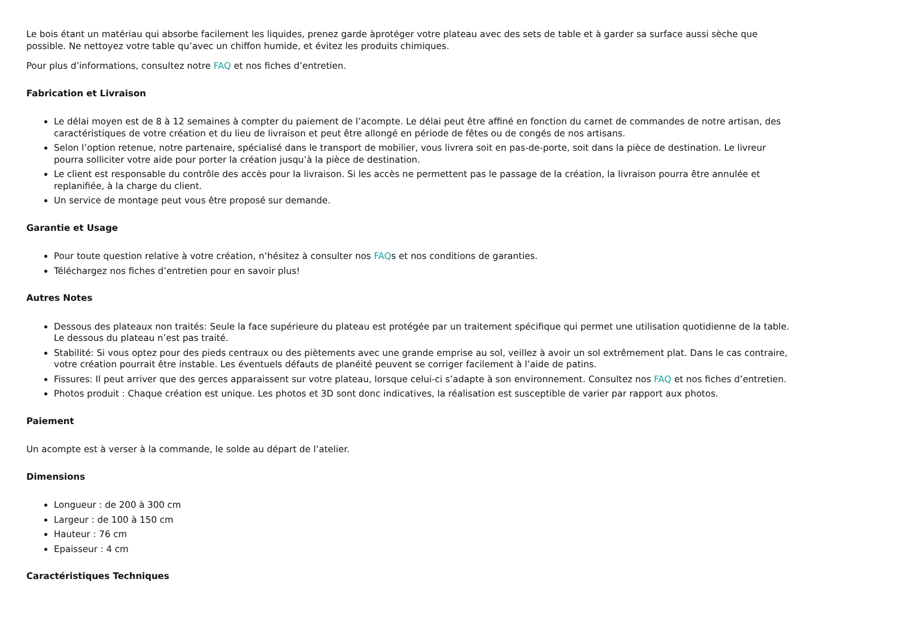Le bois étant un matériau qui absorbe facilement les liquides, prenez garde àprotéger votre plateau avec des sets de table et à garder sa surface aussi sèche que possible. Ne nettoyez votre table qu’avec un chiffon humide, et évitez les produits chimiques.
Pour plus d’informations, consultez notre FAQ et nos fiches d’entretien.
Fabrication et Livraison
Le délai moyen est de 8 à 12 semaines à compter du paiement de l’acompte. Le délai peut être affiné en fonction du carnet de commandes de notre artisan, des caractéristiques de votre création et du lieu de livraison et peut être allongé en période de fêtes ou de congés de nos artisans.
Selon l’option retenue, notre partenaire, spécialisé dans le transport de mobilier, vous livrera soit en pas-de-porte, soit dans la pièce de destination. Le livreur pourra solliciter votre aide pour porter la création jusqu’à la pièce de destination.
Le client est responsable du contrôle des accès pour la livraison. Si les accès ne permettent pas le passage de la création, la livraison pourra être annulée et replanifiée, à la charge du client.
Un service de montage peut vous être proposé sur demande.
Garantie et Usage
Pour toute question relative à votre création, n’hésitez à consulter nos FAQs et nos conditions de garanties.
Téléchargez nos fiches d’entretien pour en savoir plus!
Autres Notes
Dessous des plateaux non traités: Seule la face supérieure du plateau est protégée par un traitement spécifique qui permet une utilisation quotidienne de la table. Le dessous du plateau n’est pas traité.
Stabilité: Si vous optez pour des pieds centraux ou des piètements avec une grande emprise au sol, veillez à avoir un sol extrêmement plat. Dans le cas contraire, votre création pourrait être instable. Les éventuels défauts de planéité peuvent se corriger facilement à l’aide de patins.
Fissures: Il peut arriver que des gerces apparaissent sur votre plateau, lorsque celui-ci s’adapte à son environnement. Consultez nos FAQ et nos fiches d’entretien.
Photos produit : Chaque création est unique. Les photos et 3D sont donc indicatives, la réalisation est susceptible de varier par rapport aux photos.
Paiement
Un acompte est à verser à la commande, le solde au départ de l’atelier.
Dimensions
Longueur : de 200 à 300 cm
Largeur : de 100 à 150 cm
Hauteur : 76 cm
Epaisseur : 4 cm
Caractéristiques Techniques